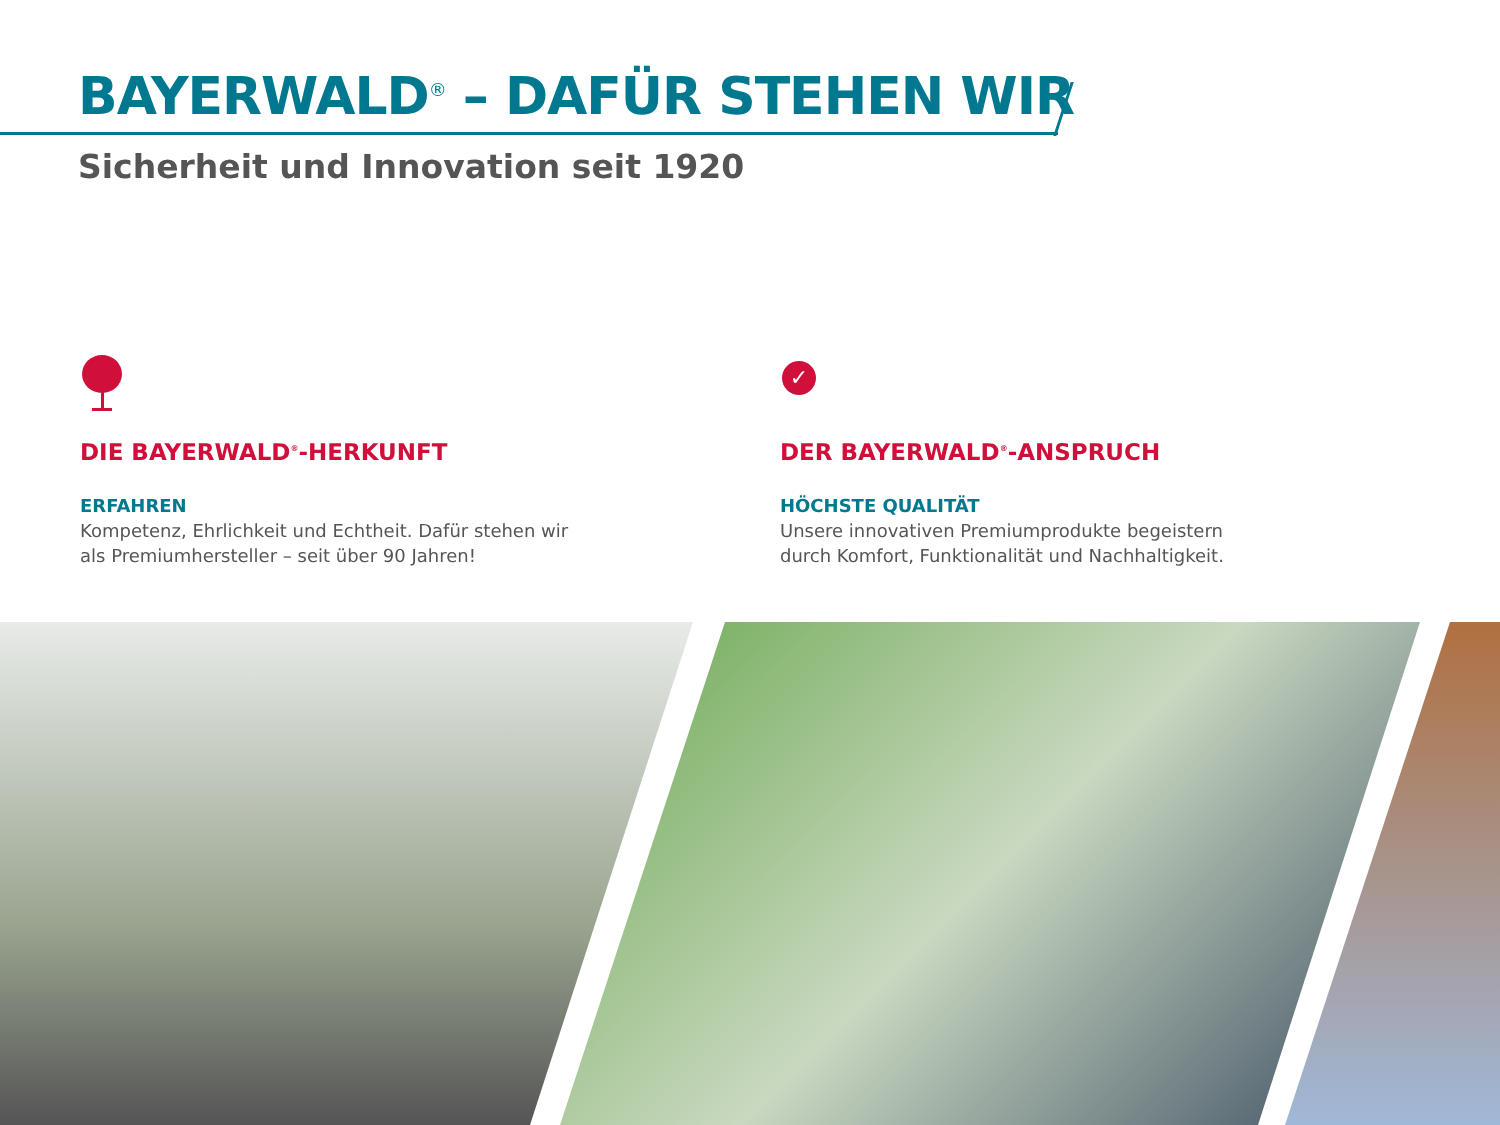BAYERWALD<sup>®</sup> – DAFÜR STEHEN WIR
Sicherheit und Innovation seit 1920
DIE BAYERWALD<sup>®</sup>-HERKUNFT
ERFAHREN
Kompetenz, Ehrlichkeit und Echtheit. Dafür stehen wir
als Premiumhersteller – seit über 90 Jahren!
✓
DER BAYERWALD<sup>®</sup>-ANSPRUCH
HÖCHSTE QUALITÄT
Unsere innovativen Premiumprodukte begeistern
durch Komfort, Funktionalität und Nachhaltigkeit.